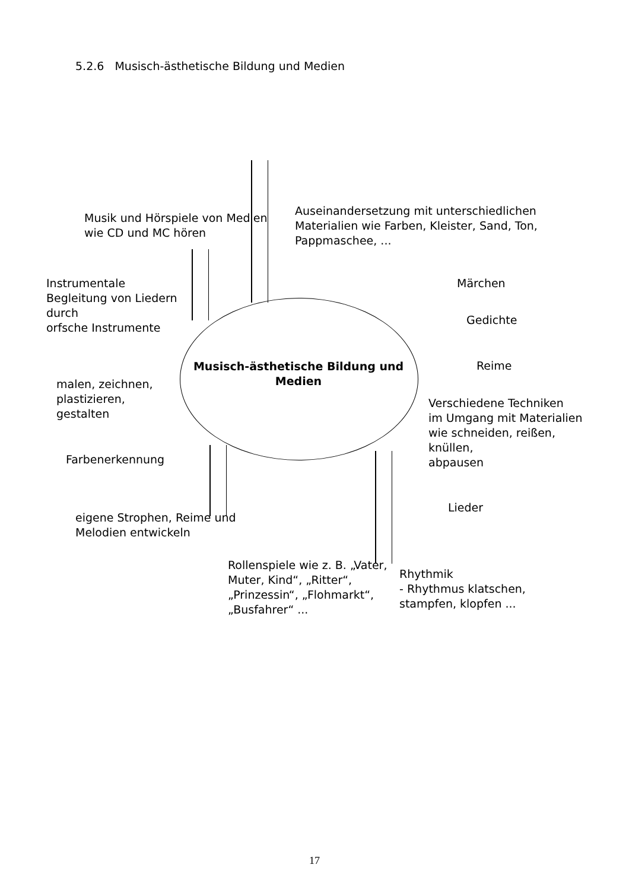5.2.6 Musisch-ästhetische Bildung und Medien
Musik und Hörspiele von Medien
wie CD und MC hören
Auseinandersetzung mit unterschiedlichen
Materialien wie Farben, Kleister, Sand, Ton,
Pappmaschee, ...
Instrumentale
Begleitung von Liedern
durch
orfsche Instrumente
Märchen
Gedichte
Musisch-ästhetische Bildung und Medien
Reime
malen, zeichnen,
plastizieren,
gestalten
Verschiedene Techniken
im Umgang mit Materialien
wie schneiden, reißen,
knüllen,
abpausen
Farbenerkennung
Lieder
eigene Strophen, Reime und
Melodien entwickeln
Rollenspiele wie z. B. „Vater,
Muter, Kind“, „Ritter“,
„Prinzessin“, „Flohmarkt“,
„Busfahrer“ ...
Rhythmik
- Rhythmus klatschen,
stampfen, klopfen ...
17